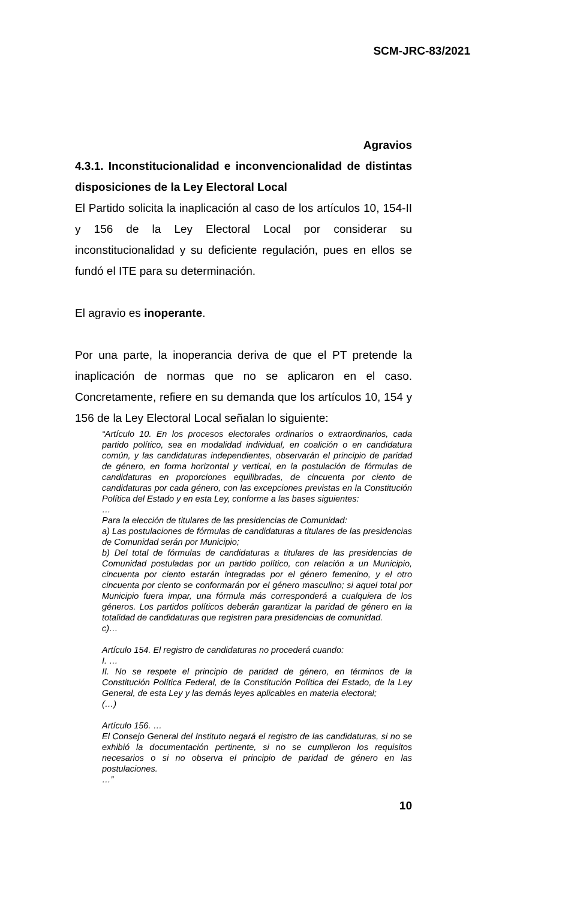SCM-JRC-83/2021
Agravios
4.3.1. Inconstitucionalidad e inconvencionalidad de distintas disposiciones de la Ley Electoral Local
El Partido solicita la inaplicación al caso de los artículos 10, 154-II y 156 de la Ley Electoral Local por considerar su inconstitucionalidad y su deficiente regulación, pues en ellos se fundó el ITE para su determinación.
El agravio es inoperante.
Por una parte, la inoperancia deriva de que el PT pretende la inaplicación de normas que no se aplicaron en el caso. Concretamente, refiere en su demanda que los artículos 10, 154 y 156 de la Ley Electoral Local señalan lo siguiente:
“Artículo 10. En los procesos electorales ordinarios o extraordinarios, cada partido político, sea en modalidad individual, en coalición o en candidatura común, y las candidaturas independientes, observarán el principio de paridad de género, en forma horizontal y vertical, en la postulación de fórmulas de candidaturas en proporciones equilibradas, de cincuenta por ciento de candidaturas por cada género, con las excepciones previstas en la Constitución Política del Estado y en esta Ley, conforme a las bases siguientes:
…
Para la elección de titulares de las presidencias de Comunidad:
a) Las postulaciones de fórmulas de candidaturas a titulares de las presidencias de Comunidad serán por Municipio;
b) Del total de fórmulas de candidaturas a titulares de las presidencias de Comunidad postuladas por un partido político, con relación a un Municipio, cincuenta por ciento estarán integradas por el género femenino, y el otro cincuenta por ciento se conformarán por el género masculino; si aquel total por Municipio fuera impar, una fórmula más corresponderá a cualquiera de los géneros. Los partidos políticos deberán garantizar la paridad de género en la totalidad de candidaturas que registren para presidencias de comunidad.
c)…
Artículo 154. El registro de candidaturas no procederá cuando:
I. …
II. No se respete el principio de paridad de género, en términos de la Constitución Política Federal, de la Constitución Política del Estado, de la Ley General, de esta Ley y las demás leyes aplicables en materia electoral;
(…)
Artículo 156. …
El Consejo General del Instituto negará el registro de las candidaturas, si no se exhibió la documentación pertinente, si no se cumplieron los requisitos necesarios o si no observa el principio de paridad de género en las postulaciones.
…”
10